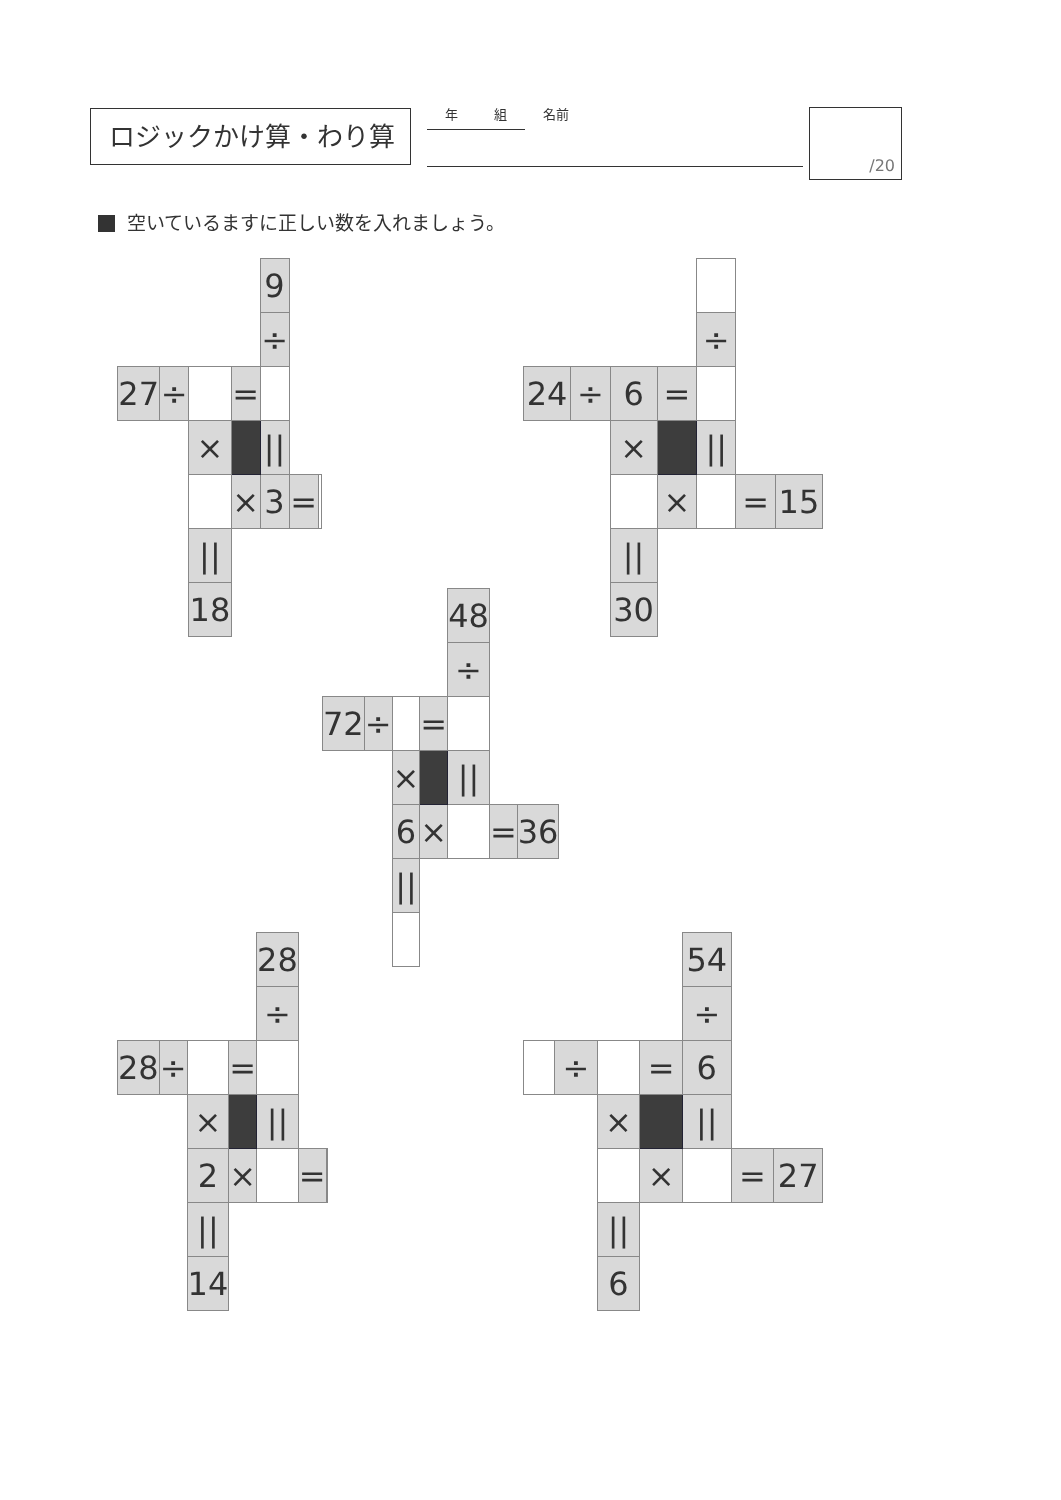ロジックかけ算・わり算
年 組
名前
/20
空いているますに正しい数を入れましょう。
| | | | | 9 | | |
| | | | | ÷ | | |
| 27 | ÷ | | = | | | |
| | | × | | // | | |
| | | | × | 3 | = | |
| | | // | | | | |
| | | 18 | | | | |
| | | | | ÷ | | |
| 24 | ÷ | 6 | = | | | |
| | | × | | // | | |
| | | | × | | = | 15 |
| | | // | | | | |
| | | 30 | | | | |
| | | | | 48 | | |
| | | | | ÷ | | |
| 72 | ÷ | | = | | | |
| | | × | | // | | |
| | | 6 | × | | = | 36 |
| | | // | | | | |
| | | | | 28 | | |
| | | | | ÷ | | |
| 28 | ÷ | | = | | | |
| | | × | | // | | |
| | | 2 | × | | = | |
| | | // | | | | |
| | | 14 | | | | |
| | | | | 54 | | |
| | | | | ÷ | | |
| | ÷ | | = | 6 | | |
| | | × | | // | | |
| | | | × | | = | 27 |
| | | // | | | | |
| | | 6 | | | | |